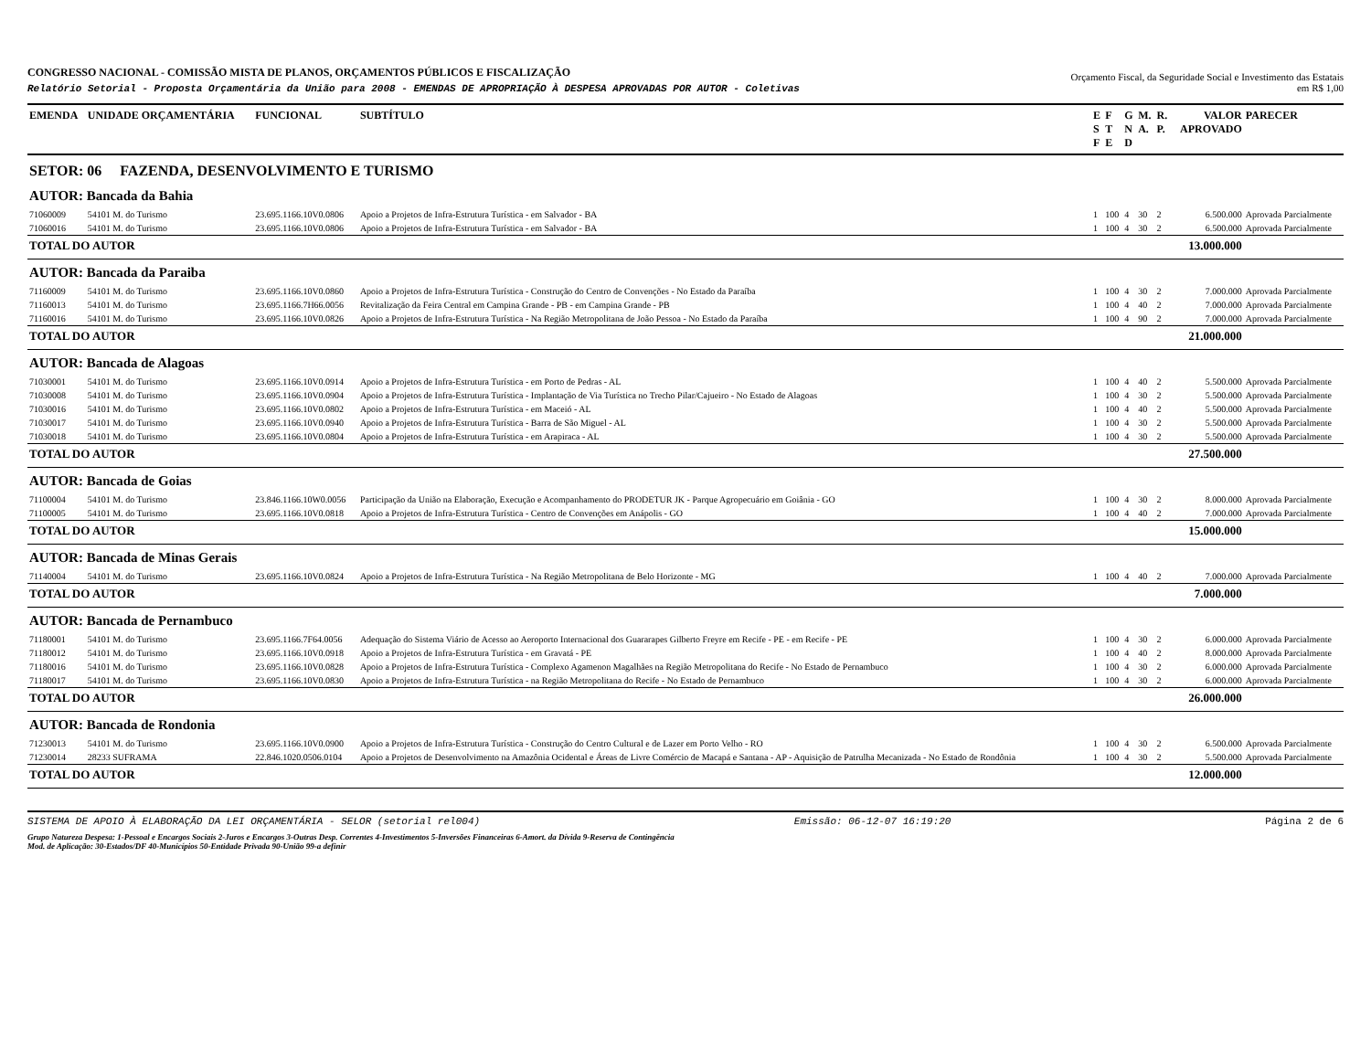CONGRESSO NACIONAL - COMISSÃO MISTA DE PLANOS, ORÇAMENTOS PÚBLICOS E FISCALIZAÇÃO
Relatório Setorial - Proposta Orçamentária da União para 2008 - EMENDAS DE APROPRIAÇÃO À DESPESA APROVADAS POR AUTOR - Coletivas
Orçamento Fiscal, da Seguridade Social e Investimento das Estatais
em R$ 1,00
| EMENDA | UNIDADE ORÇAMENTÁRIA | FUNCIONAL | SUBTÍTULO | E S F | F T E | G N D | M. A. | R. P. | VALOR APROVADO | PARECER |
| --- | --- | --- | --- | --- | --- | --- | --- | --- | --- | --- |
| SETOR: 06 FAZENDA, DESENVOLVIMENTO E TURISMO | | | | | | | | | | |
| AUTOR: Bancada da Bahia | | | | | | | | | | |
| 71060009 | 54101 M. do Turismo | 23.695.1166.10V0.0806 | Apoio a Projetos de Infra-Estrutura Turística - em Salvador - BA | 1 | 100 | 4 | 30 | 2 | 6.500.000 | Aprovada Parcialmente |
| 71060016 | 54101 M. do Turismo | 23.695.1166.10V0.0806 | Apoio a Projetos de Infra-Estrutura Turística - em Salvador - BA | 1 | 100 | 4 | 30 | 2 | 6.500.000 | Aprovada Parcialmente |
| TOTAL DO AUTOR | | | | | | | | | 13.000.000 | |
| AUTOR: Bancada da Paraiba | | | | | | | | | | |
| 71160009 | 54101 M. do Turismo | 23.695.1166.10V0.0860 | Apoio a Projetos de Infra-Estrutura Turística - Construção do Centro de Convenções - No Estado da Paraíba | 1 | 100 | 4 | 30 | 2 | 7.000.000 | Aprovada Parcialmente |
| 71160013 | 54101 M. do Turismo | 23.695.1166.7H66.0056 | Revitalização da Feira Central em Campina Grande - PB - em Campina Grande - PB | 1 | 100 | 4 | 40 | 2 | 7.000.000 | Aprovada Parcialmente |
| 71160016 | 54101 M. do Turismo | 23.695.1166.10V0.0826 | Apoio a Projetos de Infra-Estrutura Turística - Na Região Metropolitana de João Pessoa - No Estado da Paraíba | 1 | 100 | 4 | 90 | 2 | 7.000.000 | Aprovada Parcialmente |
| TOTAL DO AUTOR | | | | | | | | | 21.000.000 | |
| AUTOR: Bancada de Alagoas | | | | | | | | | | |
| 71030001 | 54101 M. do Turismo | 23.695.1166.10V0.0914 | Apoio a Projetos de Infra-Estrutura Turística - em Porto de Pedras - AL | 1 | 100 | 4 | 40 | 2 | 5.500.000 | Aprovada Parcialmente |
| 71030008 | 54101 M. do Turismo | 23.695.1166.10V0.0904 | Apoio a Projetos de Infra-Estrutura Turística - Implantação de Via Turística no Trecho Pilar/Cajueiro - No Estado de Alagoas | 1 | 100 | 4 | 30 | 2 | 5.500.000 | Aprovada Parcialmente |
| 71030016 | 54101 M. do Turismo | 23.695.1166.10V0.0802 | Apoio a Projetos de Infra-Estrutura Turística - em Maceió - AL | 1 | 100 | 4 | 40 | 2 | 5.500.000 | Aprovada Parcialmente |
| 71030017 | 54101 M. do Turismo | 23.695.1166.10V0.0940 | Apoio a Projetos de Infra-Estrutura Turística - Barra de São Miguel - AL | 1 | 100 | 4 | 30 | 2 | 5.500.000 | Aprovada Parcialmente |
| 71030018 | 54101 M. do Turismo | 23.695.1166.10V0.0804 | Apoio a Projetos de Infra-Estrutura Turística - em Arapiraca - AL | 1 | 100 | 4 | 30 | 2 | 5.500.000 | Aprovada Parcialmente |
| TOTAL DO AUTOR | | | | | | | | | 27.500.000 | |
| AUTOR: Bancada de Goias | | | | | | | | | | |
| 71100004 | 54101 M. do Turismo | 23.846.1166.10W0.0056 | Participação da União na Elaboração, Execução e Acompanhamento do PRODETUR JK - Parque Agropecuário em Goiânia - GO | 1 | 100 | 4 | 30 | 2 | 8.000.000 | Aprovada Parcialmente |
| 71100005 | 54101 M. do Turismo | 23.695.1166.10V0.0818 | Apoio a Projetos de Infra-Estrutura Turística - Centro de Convenções em Anápolis - GO | 1 | 100 | 4 | 40 | 2 | 7.000.000 | Aprovada Parcialmente |
| TOTAL DO AUTOR | | | | | | | | | 15.000.000 | |
| AUTOR: Bancada de Minas Gerais | | | | | | | | | | |
| 71140004 | 54101 M. do Turismo | 23.695.1166.10V0.0824 | Apoio a Projetos de Infra-Estrutura Turística - Na Região Metropolitana de Belo Horizonte - MG | 1 | 100 | 4 | 40 | 2 | 7.000.000 | Aprovada Parcialmente |
| TOTAL DO AUTOR | | | | | | | | | 7.000.000 | |
| AUTOR: Bancada de Pernambuco | | | | | | | | | | |
| 71180001 | 54101 M. do Turismo | 23.695.1166.7F64.0056 | Adequação do Sistema Viário de Acesso ao Aeroporto Internacional dos Guararapes Gilberto Freyre em Recife - PE - em Recife - PE | 1 | 100 | 4 | 30 | 2 | 6.000.000 | Aprovada Parcialmente |
| 71180012 | 54101 M. do Turismo | 23.695.1166.10V0.0918 | Apoio a Projetos de Infra-Estrutura Turística - em Gravatá - PE | 1 | 100 | 4 | 40 | 2 | 8.000.000 | Aprovada Parcialmente |
| 71180016 | 54101 M. do Turismo | 23.695.1166.10V0.0828 | Apoio a Projetos de Infra-Estrutura Turística - Complexo Agamenon Magalhães na Região Metropolitana do Recife - No Estado de Pernambuco | 1 | 100 | 4 | 30 | 2 | 6.000.000 | Aprovada Parcialmente |
| 71180017 | 54101 M. do Turismo | 23.695.1166.10V0.0830 | Apoio a Projetos de Infra-Estrutura Turística - na Região Metropolitana do Recife - No Estado de Pernambuco | 1 | 100 | 4 | 30 | 2 | 6.000.000 | Aprovada Parcialmente |
| TOTAL DO AUTOR | | | | | | | | | 26.000.000 | |
| AUTOR: Bancada de Rondonia | | | | | | | | | | |
| 71230013 | 54101 M. do Turismo | 23.695.1166.10V0.0900 | Apoio a Projetos de Infra-Estrutura Turística - Construção do Centro Cultural e de Lazer em Porto Velho - RO | 1 | 100 | 4 | 30 | 2 | 6.500.000 | Aprovada Parcialmente |
| 71230014 | 28233 SUFRAMA | 22.846.1020.0506.0104 | Apoio a Projetos de Desenvolvimento na Amazônia Ocidental e Áreas de Livre Comércio de Macapá e Santana - AP - Aquisição de Patrulha Mecanizada - No Estado de Rondônia | 1 | 100 | 4 | 30 | 2 | 5.500.000 | Aprovada Parcialmente |
| TOTAL DO AUTOR | | | | | | | | | 12.000.000 | |
SISTEMA DE APOIO À ELABORAÇÃO DA LEI ORÇAMENTÁRIA - SELOR (setorial rel004) Emissão: 06-12-07 16:19:20 Página 2 de 6
Grupo Natureza Despesa: 1-Pessoal e Encargos Sociais 2-Juros e Encargos 3-Outras Desp. Correntes 4-Investimentos 5-Inversões Financeiras 6-Amort. da Dívida 9-Reserva de Contingência
Mod. de Aplicação: 30-Estados/DF 40-Municípios 50-Entidade Privada 90-União 99-a definir